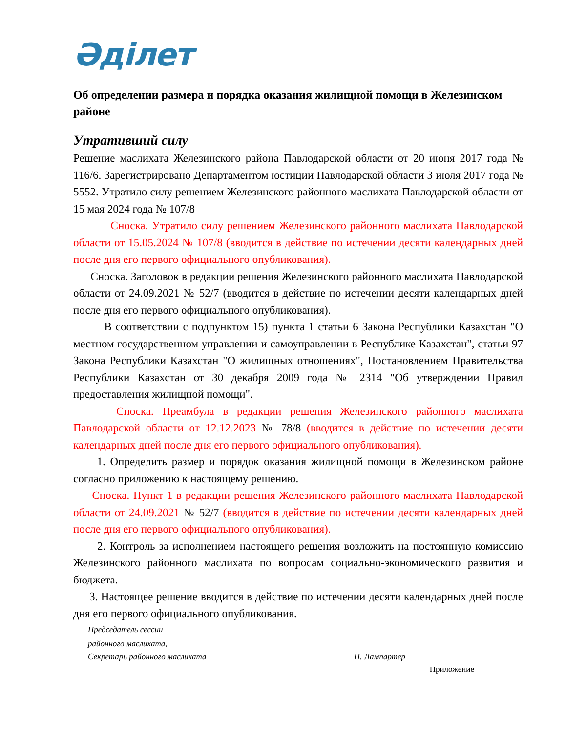Әділет
Об определении размера и порядка оказания жилищной помощи в Железинском районе
Утративший силу
Решение маслихата Железинского района Павлодарской области от 20 июня 2017 года № 116/6. Зарегистрировано Департаментом юстиции Павлодарской области 3 июля 2017 года № 5552. Утратило силу решением Железинского районного маслихата Павлодарской области от 15 мая 2024 года № 107/8
Сноска. Утратило силу решением Железинского районного маслихата Павлодарской области от 15.05.2024 № 107/8 (вводится в действие по истечении десяти календарных дней после дня его первого официального опубликования).
Сноска. Заголовок в редакции решения Железинского районного маслихата Павлодарской области от 24.09.2021 № 52/7 (вводится в действие по истечении десяти календарных дней после дня его первого официального опубликования).
В соответствии с подпунктом 15) пункта 1 статьи 6 Закона Республики Казахстан "О местном государственном управлении и самоуправлении в Республике Казахстан", статьи 97 Закона Республики Казахстан "О жилищных отношениях", Постановлением Правительства Республики Казахстан от 30 декабря 2009 года № 2314 "Об утверждении Правил предоставления жилищной помощи".
Сноска. Преамбула в редакции решения Железинского районного маслихата Павлодарской области от 12.12.2023 № 78/8 (вводится в действие по истечении десяти календарных дней после дня его первого официального опубликования).
1. Определить размер и порядок оказания жилищной помощи в Железинском районе согласно приложению к настоящему решению.
Сноска. Пункт 1 в редакции решения Железинского районного маслихата Павлодарской области от 24.09.2021 № 52/7 (вводится в действие по истечении десяти календарных дней после дня его первого официального опубликования).
2. Контроль за исполнением настоящего решения возложить на постоянную комиссию Железинского районного маслихата по вопросам социально-экономического развития и бюджета.
3. Настоящее решение вводится в действие по истечении десяти календарных дней после дня его первого официального опубликования.
Председатель сессии
районного маслихата,
Секретарь районного маслихата П. Лампартер
Приложение